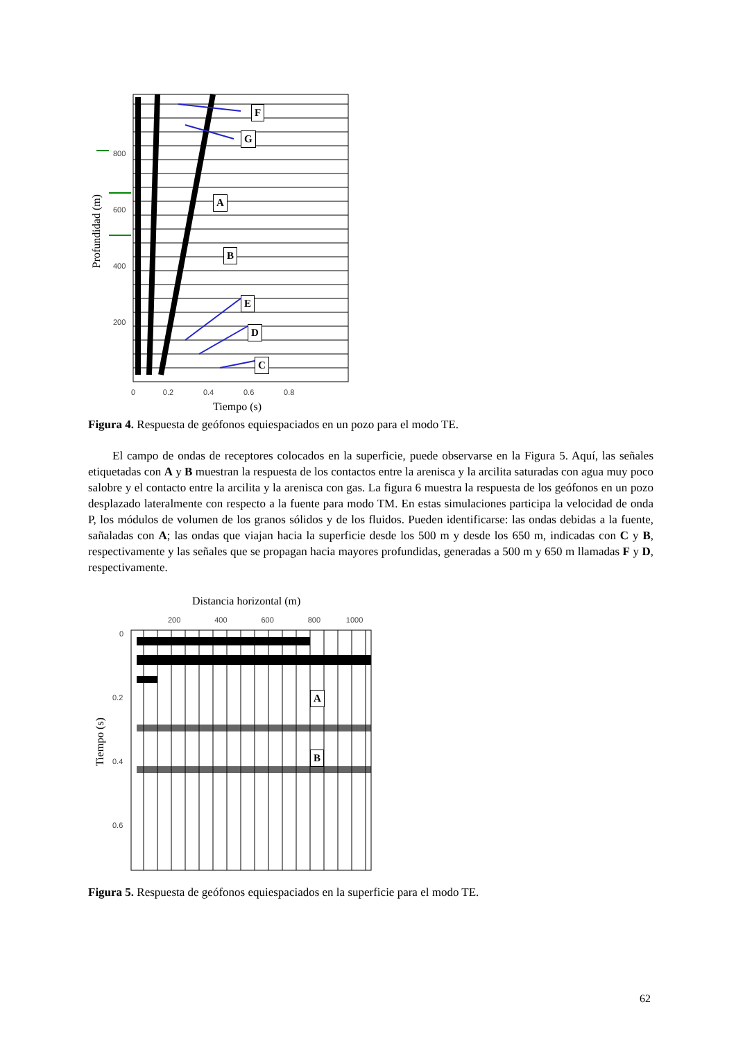F
G
A
B
E
D
C
800
600
400
200
0 0.2 0.4 0.6 0.8
Profundidad (m)
Tiempo (s)
Figura 4. Respuesta de geófonos equiespaciados en un pozo para el modo TE.
El campo de ondas de receptores colocados en la superficie, puede observarse en la Figura 5. Aquí, las señales etiquetadas con A y B muestran la respuesta de los contactos entre la arenisca y la arcilita saturadas con agua muy poco salobre y el contacto entre la arcilita y la arenisca con gas. La figura 6 muestra la respuesta de los geófonos en un pozo desplazado lateralmente con respecto a la fuente para modo TM. En estas simulaciones participa la velocidad de onda P, los módulos de volumen de los granos sólidos y de los fluidos. Pueden identificarse: las ondas debidas a la fuente, sañaladas con A; las ondas que viajan hacia la superficie desde los 500 m y desde los 650 m, indicadas con C y B, respectivamente y las señales que se propagan hacia mayores profundidas, generadas a 500 m y 650 m llamadas F y D, respectivamente.
Distancia horizontal (m)
200 400 600 800 1000
A
B
0
0.2
0.4
0.6
Tiempo (s)
Figura 5. Respuesta de geófonos equiespaciados en la superficie para el modo TE.
62